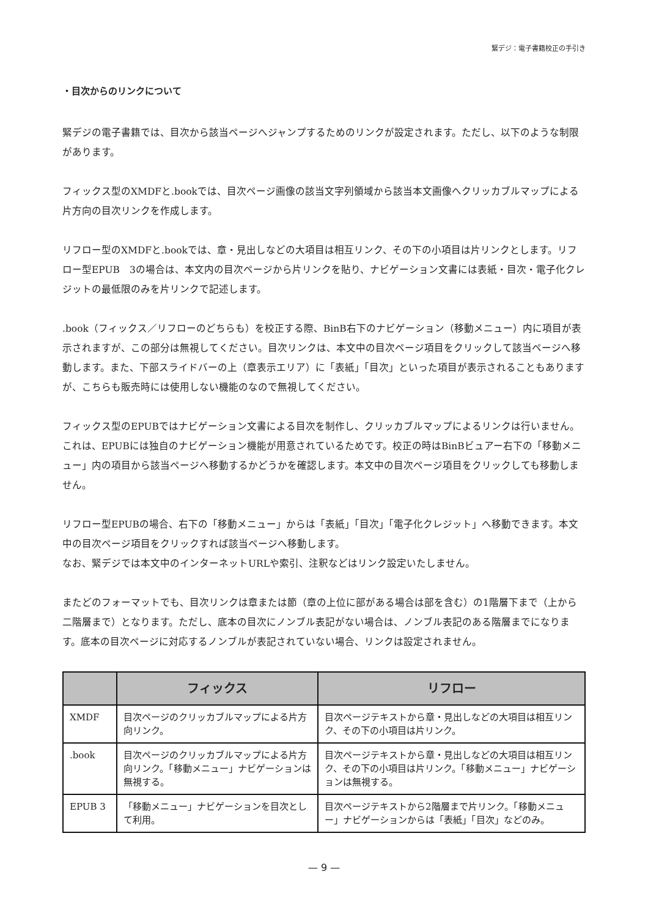緊デジ：電子書籍校正の手引き
・目次からのリンクについて
緊デジの電子書籍では、目次から該当ページへジャンプするためのリンクが設定されます。ただし、以下のような制限があります。
フィックス型のXMDFと.bookでは、目次ページ画像の該当文字列領域から該当本文画像へクリッカブルマップによる片方向の目次リンクを作成します。
リフロー型のXMDFと.bookでは、章・見出しなどの大項目は相互リンク、その下の小項目は片リンクとします。リフロー型EPUB　3の場合は、本文内の目次ページから片リンクを貼り、ナビゲーション文書には表紙・目次・電子化クレジットの最低限のみを片リンクで記述します。
.book（フィックス／リフローのどちらも）を校正する際、BinB右下のナビゲーション（移動メニュー）内に項目が表示されますが、この部分は無視してください。目次リンクは、本文中の目次ページ項目をクリックして該当ページへ移動します。また、下部スライドバーの上（章表示エリア）に「表紙」「目次」といった項目が表示されることもありますが、こちらも販売時には使用しない機能のなので無視してください。
フィックス型のEPUBではナビゲーション文書による目次を制作し、クリッカブルマップによるリンクは行いません。これは、EPUBには独自のナビゲーション機能が用意されているためです。校正の時はBinBビュアー右下の「移動メニュー」内の項目から該当ページへ移動するかどうかを確認します。本文中の目次ページ項目をクリックしても移動しません。
リフロー型EPUBの場合、右下の「移動メニュー」からは「表紙」「目次」「電子化クレジット」へ移動できます。本文中の目次ページ項目をクリックすれば該当ページへ移動します。
なお、緊デジでは本文中のインターネットURLや索引、注釈などはリンク設定いたしません。
またどのフォーマットでも、目次リンクは章または節（章の上位に部がある場合は部を含む）の1階層下まで（上から二階層まで）となります。ただし、底本の目次にノンブル表記がない場合は、ノンブル表記のある階層までになります。底本の目次ページに対応するノンブルが表記されていない場合、リンクは設定されません。
| | フィックス | リフロー |
| --- | --- | --- |
| XMDF | 目次ページのクリッカブルマップによる片方向リンク。 | 目次ページテキストから章・見出しなどの大項目は相互リンク、その下の小項目は片リンク。 |
| .book | 目次ページのクリッカブルマップによる片方向リンク。「移動メニュー」ナビゲーションは無視する。 | 目次ページテキストから章・見出しなどの大項目は相互リンク、その下の小項目は片リンク。「移動メニュー」ナビゲーションは無視する。 |
| EPUB 3 | 「移動メニュー」ナビゲーションを目次として利用。 | 目次ページテキストから2階層まで片リンク。「移動メニュー」ナビゲーションからは「表紙」「目次」などのみ。 |
— 9 —